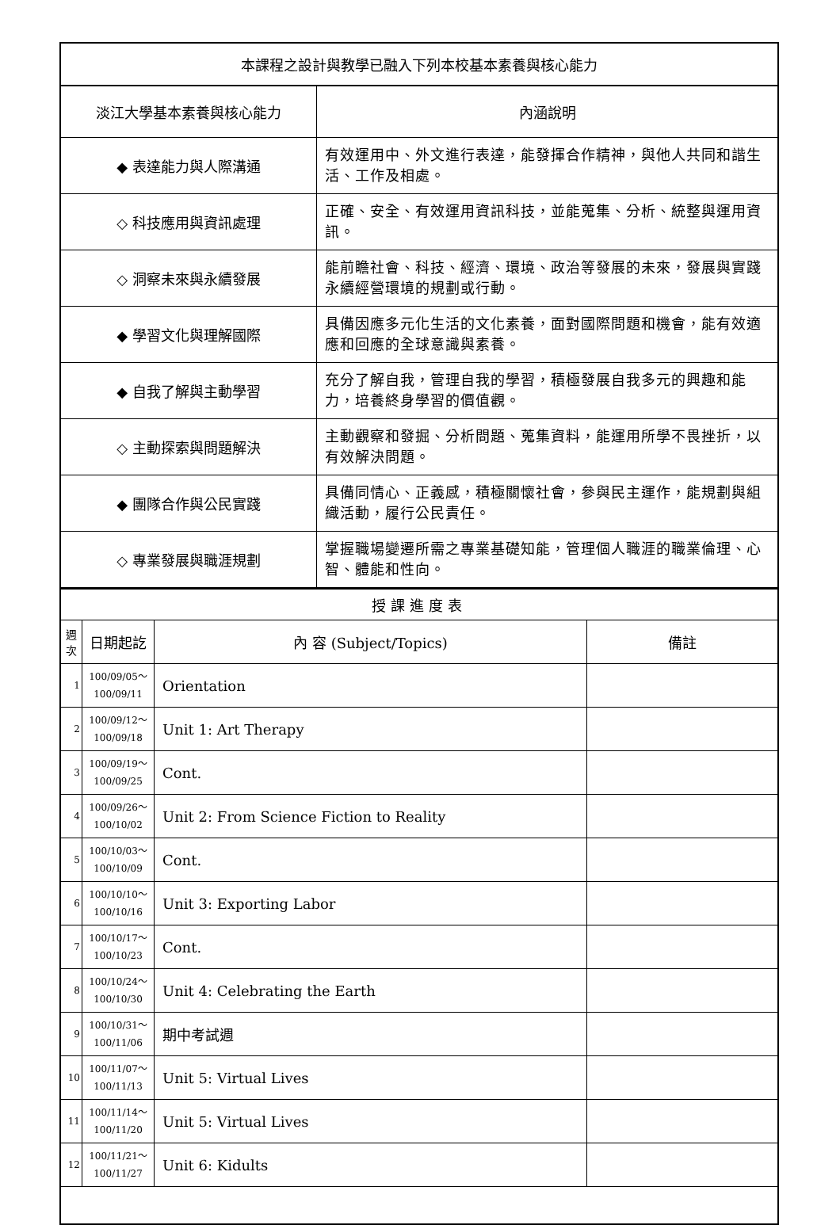| 本課程之設計與教學已融入下列本校基本素養與核心能力 | |
| --- | --- |
| 淡江大學基本素養與核心能力 | 內涵說明 |
| ◆ 表達能力與人際溝通 | 有效運用中、外文進行表達，能發揮合作精神，與他人共同和諧生活、工作及相處。 |
| ◇ 科技應用與資訊處理 | 正確、安全、有效運用資訊科技，並能蒐集、分析、統整與運用資訊。 |
| ◇ 洞察未來與永續發展 | 能前瞻社會、科技、經濟、環境、政治等發展的未來，發展與實踐永續經營環境的規劃或行動。 |
| ◆ 學習文化與理解國際 | 具備因應多元化生活的文化素養，面對國際問題和機會，能有效適應和回應的全球意識與素養。 |
| ◆ 自我了解與主動學習 | 充分了解自我，管理自我的學習，積極發展自我多元的興趣和能力，培養終身學習的價值觀。 |
| ◇ 主動探索與問題解決 | 主動觀察和發掘、分析問題、蒐集資料，能運用所學不畏挫折，以有效解決問題。 |
| ◆ 團隊合作與公民實踐 | 具備同情心、正義感，積極關懷社會，參與民主運作，能規劃與組織活動，履行公民責任。 |
| ◇ 專業發展與職涯規劃 | 掌握職場變遷所需之專業基礎知能，管理個人職涯的職業倫理、心智、體能和性向。 |
| 授課進度表 | | | |
| --- | --- | --- | --- |
| 週次 | 日期起訖 | 內 容 (Subject/Topics) | 備註 |
| 1 | 100/09/05～ 100/09/11 | Orientation | |
| 2 | 100/09/12～ 100/09/18 | Unit 1: Art Therapy | |
| 3 | 100/09/19～ 100/09/25 | Cont. | |
| 4 | 100/09/26～ 100/10/02 | Unit 2: From Science Fiction to Reality | |
| 5 | 100/10/03～ 100/10/09 | Cont. | |
| 6 | 100/10/10～ 100/10/16 | Unit 3: Exporting Labor | |
| 7 | 100/10/17～ 100/10/23 | Cont. | |
| 8 | 100/10/24～ 100/10/30 | Unit 4: Celebrating the Earth | |
| 9 | 100/10/31～ 100/11/06 | 期中考試週 | |
| 10 | 100/11/07～ 100/11/13 | Unit 5: Virtual Lives | |
| 11 | 100/11/14～ 100/11/20 | Unit 5: Virtual Lives | |
| 12 | 100/11/21～ 100/11/27 | Unit 6: Kidults | |